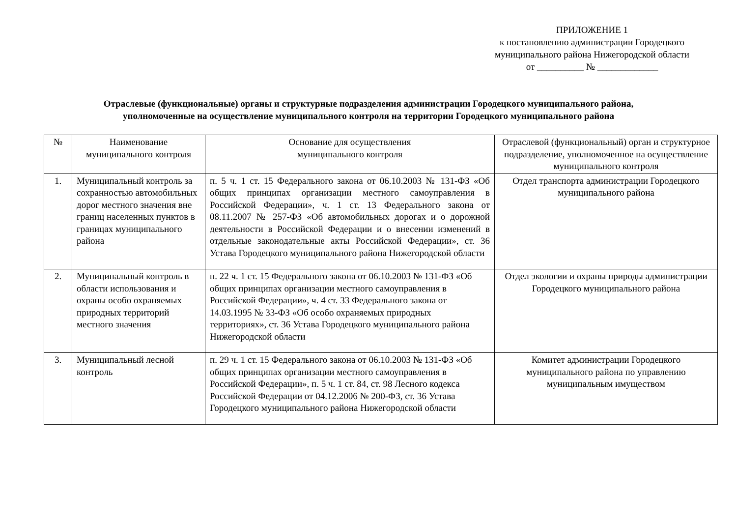ПРИЛОЖЕНИЕ 1
к постановлению администрации Городецкого
муниципального района Нижегородской области
от __________ № _____________
Отраслевые (функциональные) органы и структурные подразделения администрации Городецкого муниципального района,
уполномоченные на осуществление муниципального контроля на территории Городецкого муниципального района
| № | Наименование муниципального контроля | Основание для осуществления муниципального контроля | Отраслевой (функциональный) орган и структурное подразделение, уполномоченное на осуществление муниципального контроля |
| --- | --- | --- | --- |
| 1. | Муниципальный контроль за сохранностью автомобильных дорог местного значения вне границ населенных пунктов в границах муниципального района | п. 5 ч. 1 ст. 15 Федерального закона от 06.10.2003 № 131-ФЗ «Об общих принципах организации местного самоуправления в Российской Федерации», ч. 1 ст. 13 Федерального закона от 08.11.2007 № 257-ФЗ «Об автомобильных дорогах и о дорожной деятельности в Российской Федерации и о внесении изменений в отдельные законодательные акты Российской Федерации», ст. 36 Устава Городецкого муниципального района Нижегородской области | Отдел транспорта администрации Городецкого муниципального района |
| 2. | Муниципальный контроль в области использования и охраны особо охраняемых природных территорий местного значения | п. 22 ч. 1 ст. 15 Федерального закона от 06.10.2003 № 131-ФЗ «Об общих принципах организации местного самоуправления в Российской Федерации», ч. 4 ст. 33 Федерального закона от 14.03.1995 № 33-ФЗ «Об особо охраняемых природных территориях», ст. 36 Устава Городецкого муниципального района Нижегородской области | Отдел экологии и охраны природы администрации Городецкого муниципального района |
| 3. | Муниципальный лесной контроль | п. 29 ч. 1 ст. 15 Федерального закона от 06.10.2003 № 131-ФЗ «Об общих принципах организации местного самоуправления в Российской Федерации», п. 5 ч. 1 ст. 84, ст. 98 Лесного кодекса Российской Федерации от 04.12.2006 № 200-ФЗ, ст. 36 Устава Городецкого муниципального района Нижегородской области | Комитет администрации Городецкого муниципального района по управлению муниципальным имуществом |